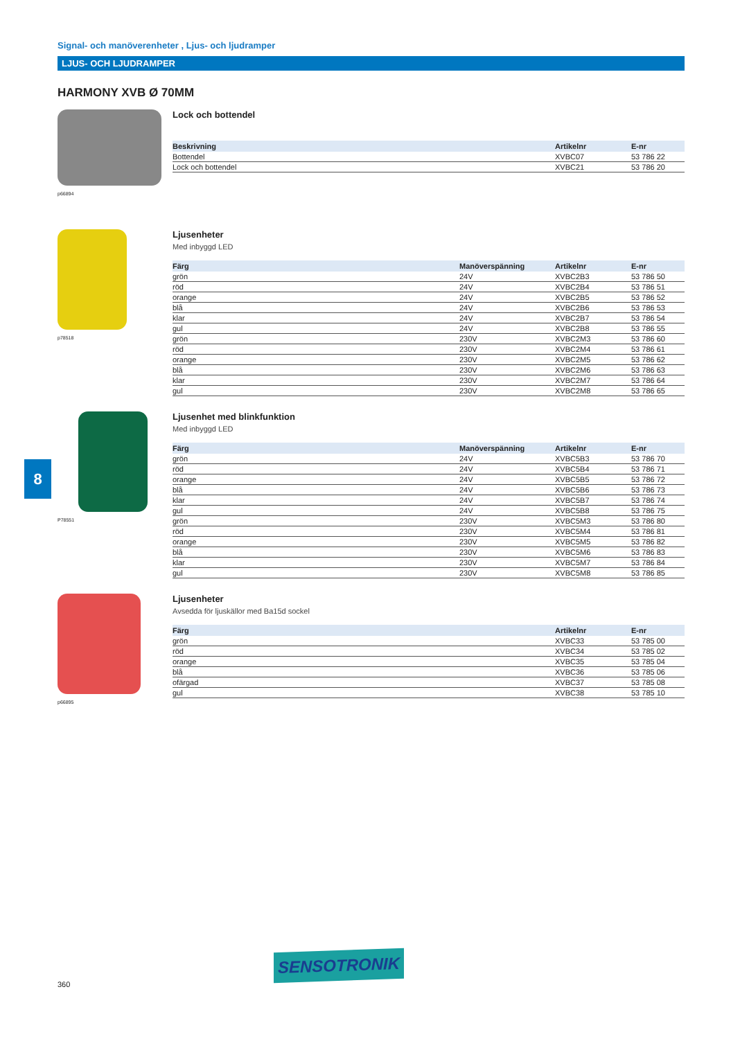Signal- och manöverenheter , Ljus- och ljudramper
LJUS- OCH LJUDRAMPER
HARMONY XVB Ø 70MM
p66894
Lock och bottendel
| Beskrivning | Artikelnr | E-nr |
| --- | --- | --- |
| Bottendel | XVBC07 | 53 786 22 |
| Lock och bottendel | XVBC21 | 53 786 20 |
p78518
Ljusenheter
Med inbyggd LED
| Färg | Manöverspänning | Artikelnr | E-nr |
| --- | --- | --- | --- |
| grön | 24V | XVBC2B3 | 53 786 50 |
| röd | 24V | XVBC2B4 | 53 786 51 |
| orange | 24V | XVBC2B5 | 53 786 52 |
| blå | 24V | XVBC2B6 | 53 786 53 |
| klar | 24V | XVBC2B7 | 53 786 54 |
| gul | 24V | XVBC2B8 | 53 786 55 |
| grön | 230V | XVBC2M3 | 53 786 60 |
| röd | 230V | XVBC2M4 | 53 786 61 |
| orange | 230V | XVBC2M5 | 53 786 62 |
| blå | 230V | XVBC2M6 | 53 786 63 |
| klar | 230V | XVBC2M7 | 53 786 64 |
| gul | 230V | XVBC2M8 | 53 786 65 |
P78551
Ljusenhet med blinkfunktion
Med inbyggd LED
| Färg | Manöverspänning | Artikelnr | E-nr |
| --- | --- | --- | --- |
| grön | 24V | XVBC5B3 | 53 786 70 |
| röd | 24V | XVBC5B4 | 53 786 71 |
| orange | 24V | XVBC5B5 | 53 786 72 |
| blå | 24V | XVBC5B6 | 53 786 73 |
| klar | 24V | XVBC5B7 | 53 786 74 |
| gul | 24V | XVBC5B8 | 53 786 75 |
| grön | 230V | XVBC5M3 | 53 786 80 |
| röd | 230V | XVBC5M4 | 53 786 81 |
| orange | 230V | XVBC5M5 | 53 786 82 |
| blå | 230V | XVBC5M6 | 53 786 83 |
| klar | 230V | XVBC5M7 | 53 786 84 |
| gul | 230V | XVBC5M8 | 53 786 85 |
p66895
Ljusenheter
Avsedda för ljuskällor med Ba15d sockel
| Färg | Artikelnr | E-nr |
| --- | --- | --- |
| grön | XVBC33 | 53 785 00 |
| röd | XVBC34 | 53 785 02 |
| orange | XVBC35 | 53 785 04 |
| blå | XVBC36 | 53 785 06 |
| ofärgad | XVBC37 | 53 785 08 |
| gul | XVBC38 | 53 785 10 |
8
SENSOTRONIK
360